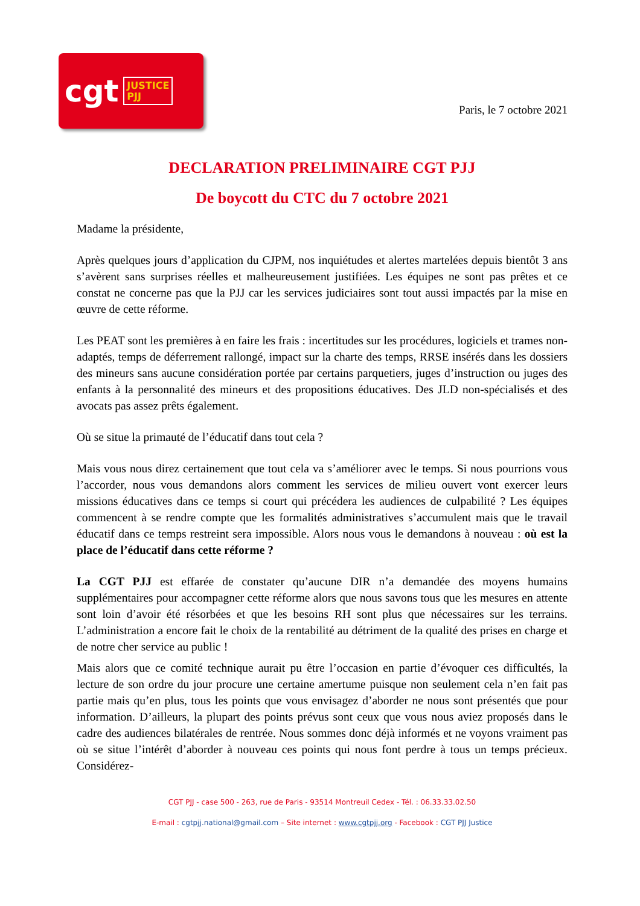cgt JUSTICE
PJJ
Paris, le 7 octobre 2021
DECLARATION PRELIMINAIRE CGT PJJ
De boycott du CTC du 7 octobre 2021
Madame la présidente,
Après quelques jours d’application du CJPM, nos inquiétudes et alertes martelées depuis bientôt 3 ans s’avèrent sans surprises réelles et malheureusement justifiées. Les équipes ne sont pas prêtes et ce constat ne concerne pas que la PJJ car les services judiciaires sont tout aussi impactés par la mise en œuvre de cette réforme.
Les PEAT sont les premières à en faire les frais : incertitudes sur les procédures, logiciels et trames non-adaptés, temps de déferrement rallongé, impact sur la charte des temps, RRSE insérés dans les dossiers des mineurs sans aucune considération portée par certains parquetiers, juges d’instruction ou juges des enfants à la personnalité des mineurs et des propositions éducatives. Des JLD non-spécialisés et des avocats pas assez prêts également.
Où se situe la primauté de l’éducatif dans tout cela ?
Mais vous nous direz certainement que tout cela va s’améliorer avec le temps. Si nous pourrions vous l’accorder, nous vous demandons alors comment les services de milieu ouvert vont exercer leurs missions éducatives dans ce temps si court qui précédera les audiences de culpabilité ? Les équipes commencent à se rendre compte que les formalités administratives s’accumulent mais que le travail éducatif dans ce temps restreint sera impossible. Alors nous vous le demandons à nouveau : où est la place de l’éducatif dans cette réforme ?
La CGT PJJ est effarée de constater qu’aucune DIR n’a demandée des moyens humains supplémentaires pour accompagner cette réforme alors que nous savons tous que les mesures en attente sont loin d’avoir été résorbées et que les besoins RH sont plus que nécessaires sur les terrains. L’administration a encore fait le choix de la rentabilité au détriment de la qualité des prises en charge et de notre cher service au public !
Mais alors que ce comité technique aurait pu être l’occasion en partie d’évoquer ces difficultés, la lecture de son ordre du jour procure une certaine amertume puisque non seulement cela n’en fait pas partie mais qu’en plus, tous les points que vous envisagez d’aborder ne nous sont présentés que pour information. D’ailleurs, la plupart des points prévus sont ceux que vous nous aviez proposés dans le cadre des audiences bilatérales de rentrée. Nous sommes donc déjà informés et ne voyons vraiment pas où se situe l’intérêt d’aborder à nouveau ces points qui nous font perdre à tous un temps précieux. Considérez-
CGT PJJ - case 500 - 263, rue de Paris - 93514 Montreuil Cedex - Tél. : 06.33.33.02.50
E-mail : cgtpjj.national@gmail.com – Site internet : www.cgtpjj.org - Facebook : CGT PJJ Justice